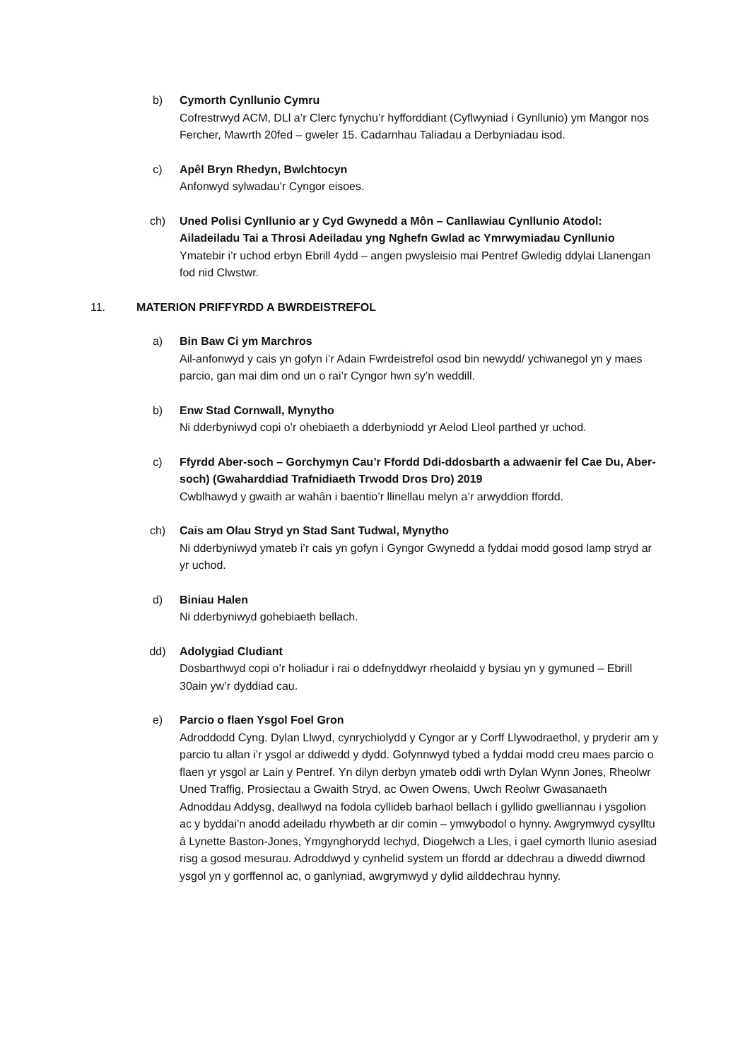b) Cymorth Cynllunio Cymru
Cofrestrwyd ACM, DLl a’r Clerc fynychu’r hyfforddiant (Cyflwyniad i Gynllunio) ym Mangor nos Fercher, Mawrth 20fed – gweler 15. Cadarnhau Taliadau a Derbyniadau isod.
c) Apêl Bryn Rhedyn, Bwlchtocyn
Anfonwyd sylwadau’r Cyngor eisoes.
ch) Uned Polisi Cynllunio ar y Cyd Gwynedd a Môn – Canllawiau Cynllunio Atodol: Ailadeiladu Tai a Throsi Adeiladau yng Nghefn Gwlad ac Ymrwymiadau Cynllunio
Ymatebir i’r uchod erbyn Ebrill 4ydd – angen pwysleisio mai Pentref Gwledig ddylai Llanengan fod nid Clwstwr.
11. MATERION PRIFFYRDD A BWRDEISTREFOL
a) Bin Baw Ci ym Marchros
Ail-anfonwyd y cais yn gofyn i’r Adain Fwrdeistrefol osod bin newydd/ ychwanegol yn y maes parcio, gan mai dim ond un o rai’r Cyngor hwn sy’n weddill.
b) Enw Stad Cornwall, Mynytho
Ni dderbyniwyd copi o’r ohebiaeth a dderbyniodd yr Aelod Lleol parthed yr uchod.
c) Ffyrdd Aber-soch – Gorchymyn Cau’r Ffordd Ddi-ddosbarth a adwaenir fel Cae Du, Aber-soch) (Gwaharddiad Trafnidiaeth Trwodd Dros Dro) 2019
Cwblhawyd y gwaith ar wahân i baentio’r llinellau melyn a’r arwyddion ffordd.
ch) Cais am Olau Stryd yn Stad Sant Tudwal, Mynytho
Ni dderbyniwyd ymateb i’r cais yn gofyn i Gyngor Gwynedd a fyddai modd gosod lamp stryd ar yr uchod.
d) Biniau Halen
Ni dderbyniwyd gohebiaeth bellach.
dd) Adolygiad Cludiant
Dosbarthwyd copi o’r holiadur i rai o ddefnyddwyr rheolaidd y bysiau yn y gymuned – Ebrill 30ain yw’r dyddiad cau.
e) Parcio o flaen Ysgol Foel Gron
Adroddodd Cyng. Dylan Llwyd, cynrychiolydd y Cyngor ar y Corff Llywodraethol, y pryderir am y parcio tu allan i’r ysgol ar ddiwedd y dydd. Gofynnwyd tybed a fyddai modd creu maes parcio o flaen yr ysgol ar Lain y Pentref. Yn dilyn derbyn ymateb oddi wrth Dylan Wynn Jones, Rheolwr Uned Traffig, Prosiectau a Gwaith Stryd, ac Owen Owens, Uwch Reolwr Gwasanaeth Adnoddau Addysg, deallwyd na fodola cyllideb barhaol bellach i gyllido gwelliannau i ysgolion ac y byddai’n anodd adeiladu rhywbeth ar dir comin – ymwybodol o hynny. Awgrymwyd cysylltu â Lynette Baston-Jones, Ymgynghorydd Iechyd, Diogelwch a Lles, i gael cymorth llunio asesiad risg a gosod mesurau. Adroddwyd y cynhelid system un ffordd ar ddechrau a diwedd diwrnod ysgol yn y gorffennol ac, o ganlyniad, awgrymwyd y dylid ailddechrau hynny.